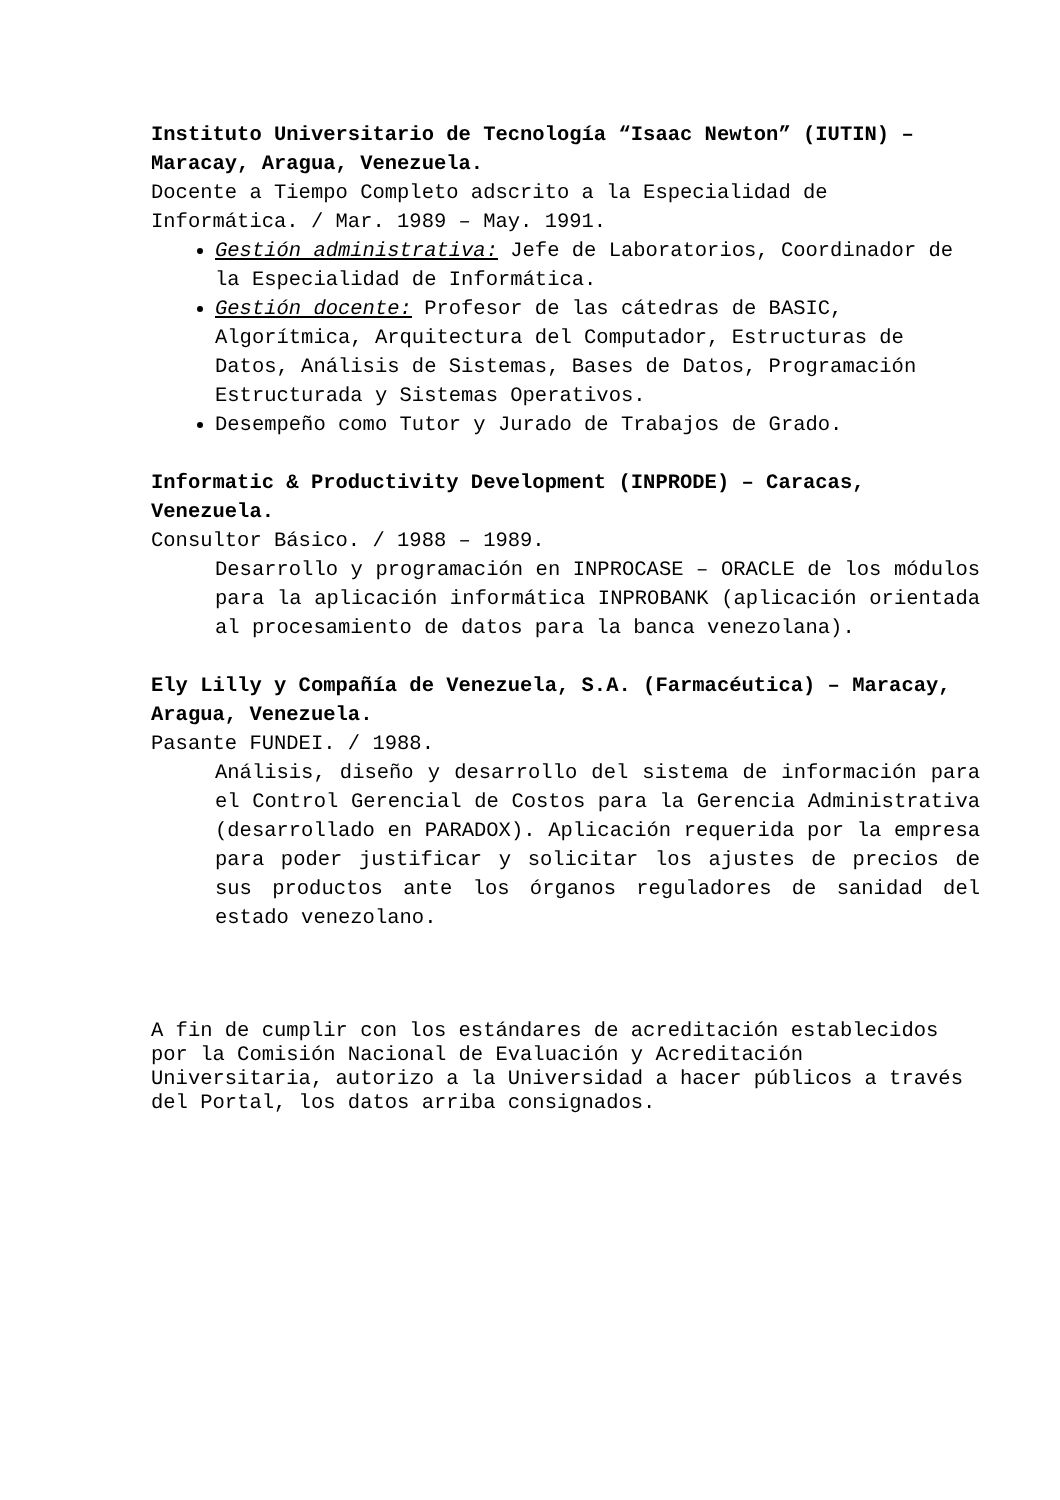Instituto Universitario de Tecnología “Isaac Newton” (IUTIN) – Maracay, Aragua, Venezuela.
Docente a Tiempo Completo adscrito a la Especialidad de Informática. / Mar. 1989 – May. 1991.
Gestión administrativa: Jefe de Laboratorios, Coordinador de la Especialidad de Informática.
Gestión docente: Profesor de las cátedras de BASIC, Algorítmica, Arquitectura del Computador, Estructuras de Datos, Análisis de Sistemas, Bases de Datos, Programación Estructurada y Sistemas Operativos.
Desempeño como Tutor y Jurado de Trabajos de Grado.
Informatic & Productivity Development (INPRODE) – Caracas, Venezuela.
Consultor Básico. / 1988 – 1989.
Desarrollo y programación en INPROCASE – ORACLE de los módulos para la aplicación informática INPROBANK (aplicación orientada al procesamiento de datos para la banca venezolana).
Ely Lilly y Compañía de Venezuela, S.A. (Farmacéutica) – Maracay, Aragua, Venezuela.
Pasante FUNDEI. / 1988.
Análisis, diseño y desarrollo del sistema de información para el Control Gerencial de Costos para la Gerencia Administrativa (desarrollado en PARADOX). Aplicación requerida por la empresa para poder justificar y solicitar los ajustes de precios de sus productos ante los órganos reguladores de sanidad del estado venezolano.
A fin de cumplir con los estándares de acreditación establecidos por la Comisión Nacional de Evaluación y Acreditación Universitaria, autorizo a la Universidad a hacer públicos a través del Portal, los datos arriba consignados.